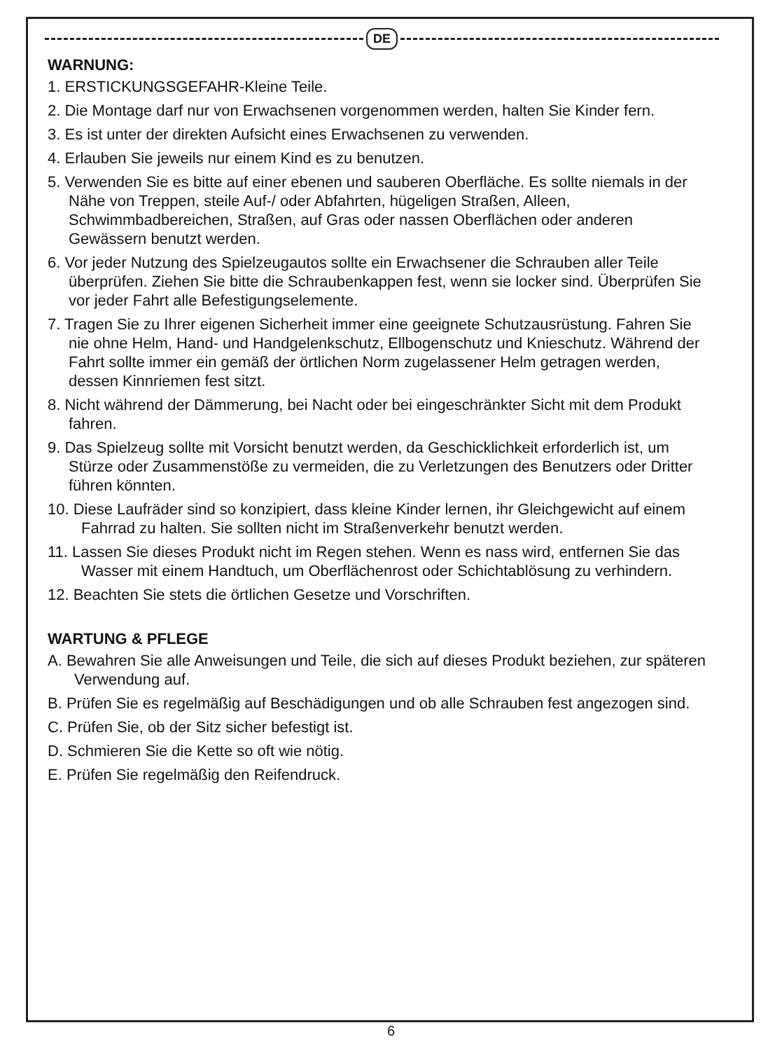DE
WARNUNG:
1. ERSTICKUNGSGEFAHR-Kleine Teile.
2. Die Montage darf nur von Erwachsenen vorgenommen werden, halten Sie Kinder fern.
3. Es ist unter der direkten Aufsicht eines Erwachsenen zu verwenden.
4. Erlauben Sie jeweils nur einem Kind es zu benutzen.
5. Verwenden Sie es bitte auf einer ebenen und sauberen Oberfläche. Es sollte niemals in der Nähe von Treppen, steile Auf-/ oder Abfahrten, hügeligen Straßen, Alleen, Schwimmbadbereichen, Straßen, auf Gras oder nassen Oberflächen oder anderen Gewässern benutzt werden.
6. Vor jeder Nutzung des Spielzeugautos sollte ein Erwachsener die Schrauben aller Teile überprüfen. Ziehen Sie bitte die Schraubenkappen fest, wenn sie locker sind. Überprüfen Sie vor jeder Fahrt alle Befestigungselemente.
7. Tragen Sie zu Ihrer eigenen Sicherheit immer eine geeignete Schutzausrüstung. Fahren Sie nie ohne Helm, Hand- und Handgelenkschutz, Ellbogenschutz und Knieschutz. Während der Fahrt sollte immer ein gemäß der örtlichen Norm zugelassener Helm getragen werden, dessen Kinnriemen fest sitzt.
8. Nicht während der Dämmerung, bei Nacht oder bei eingeschränkter Sicht mit dem Produkt fahren.
9. Das Spielzeug sollte mit Vorsicht benutzt werden, da Geschicklichkeit erforderlich ist, um Stürze oder Zusammenstöße zu vermeiden, die zu Verletzungen des Benutzers oder Dritter führen könnten.
10. Diese Laufräder sind so konzipiert, dass kleine Kinder lernen, ihr Gleichgewicht auf einem Fahrrad zu halten. Sie sollten nicht im Straßenverkehr benutzt werden.
11. Lassen Sie dieses Produkt nicht im Regen stehen. Wenn es nass wird, entfernen Sie das Wasser mit einem Handtuch, um Oberflächenrost oder Schichtablösung zu verhindern.
12. Beachten Sie stets die örtlichen Gesetze und Vorschriften.
WARTUNG & PFLEGE
A. Bewahren Sie alle Anweisungen und Teile, die sich auf dieses Produkt beziehen, zur späteren Verwendung auf.
B. Prüfen Sie es regelmäßig auf Beschädigungen und ob alle Schrauben fest angezogen sind.
C. Prüfen Sie, ob der Sitz sicher befestigt ist.
D. Schmieren Sie die Kette so oft wie nötig.
E. Prüfen Sie regelmäßig den Reifendruck.
6